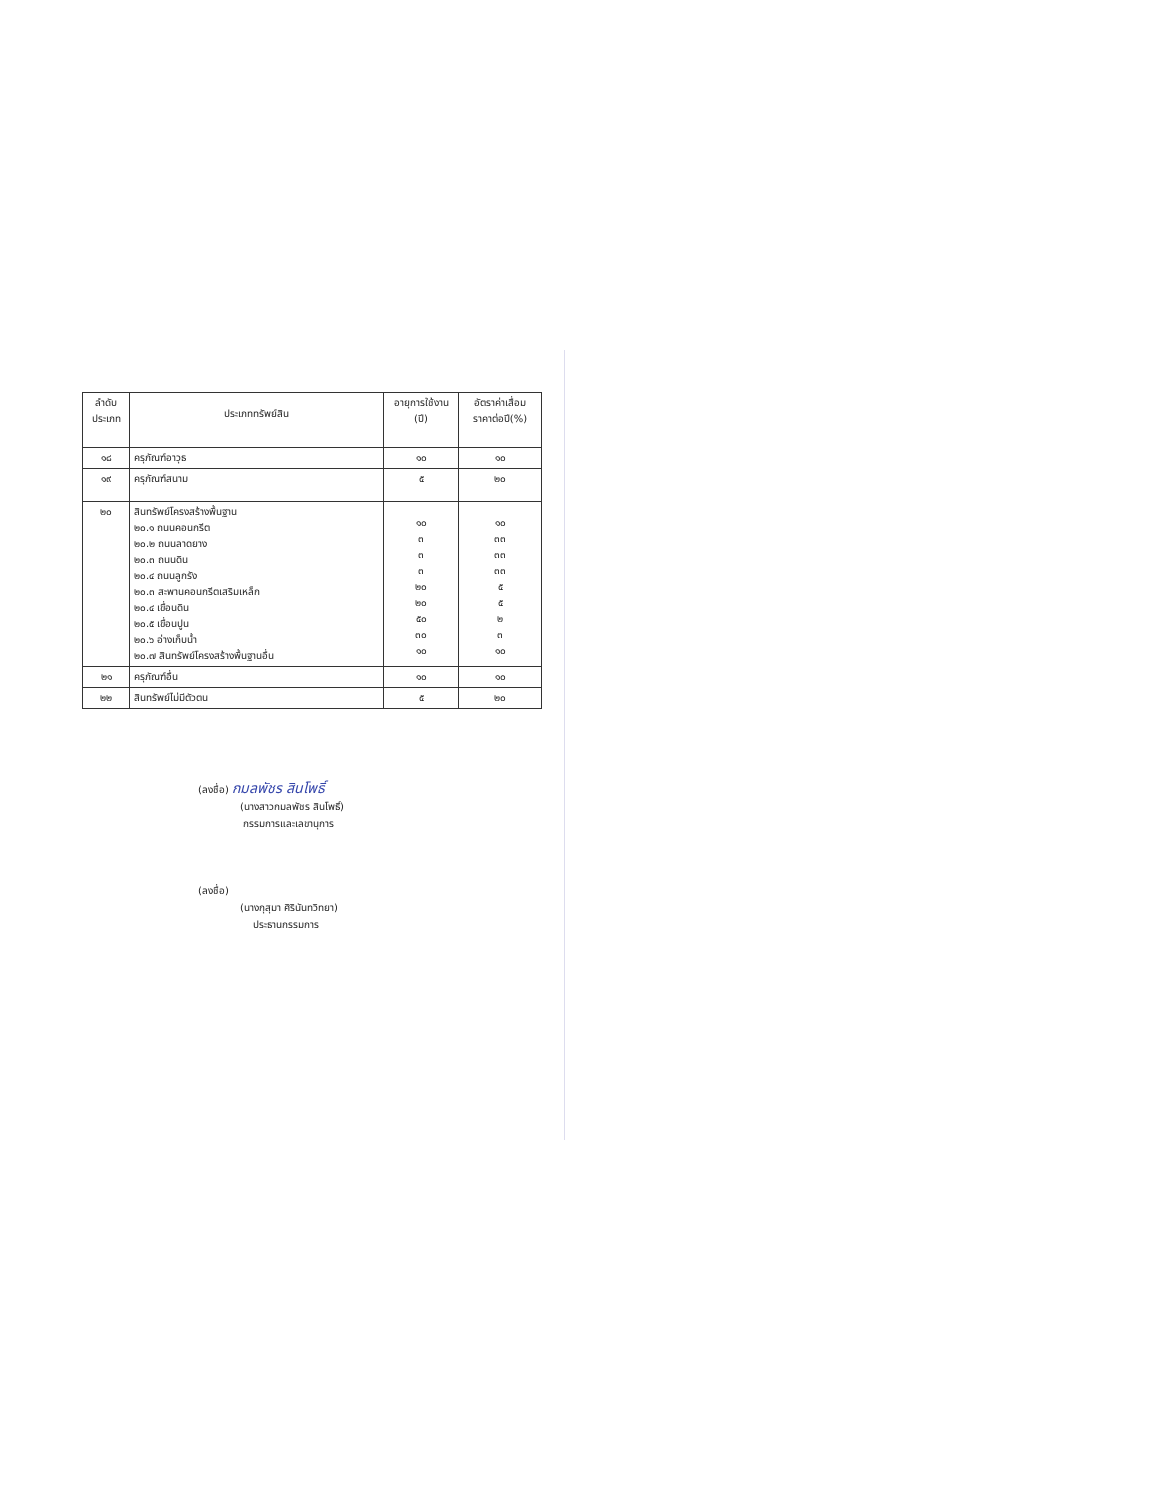| ลำดับ ประเภท | ประเภททรัพย์สิน | อายุการใช้งาน (ปี) | อัตราค่าเสื่อม ราคาต่อปี(%) |
| --- | --- | --- | --- |
| ๑๘ | ครุภัณฑ์อาวุธ | ๑๐ | ๑๐ |
| ๑๙ | ครุภัณฑ์สนาม | ๕ | ๒๐ |
| ๒๐ | สินทรัพย์โครงสร้างพื้นฐาน ๒๐.๑ ถนนคอนกรีต ๒๐.๒ ถนนลาดยาง ๒๐.๓ ถนนดิน ๒๐.๔ ถนนลูกรัง ๒๐.๓ สะพานคอนกรีตเสริมเหล็ก ๒๐.๔ เขื่อนดิน ๒๐.๕ เขื่อนปูน ๒๐.๖ อ่างเก็บน้ำ ๒๐.๗ สินทรัพย์โครงสร้างพื้นฐานอื่น | ๑๐ ๓ ๓ ๓ ๒๐ ๒๐ ๕๐ ๓๐ ๑๐ | ๑๐ ๓๓ ๓๓ ๓๓ ๕ ๕ ๒ ๓ ๑๐ |
| ๒๑ | ครุภัณฑ์อื่น | ๑๐ | ๑๐ |
| ๒๒ | สินทรัพย์ไม่มีตัวตน | ๕ | ๒๐ |
(ลงชื่อ) กมลพัชร สินโพธิ์
(นางสาวกมลพัชร สินโพธิ์)
กรรมการและเลขานุการ
(ลงชื่อ)
(นางกุสุมา ศิรินันทวิทยา)
ประธานกรรมการ